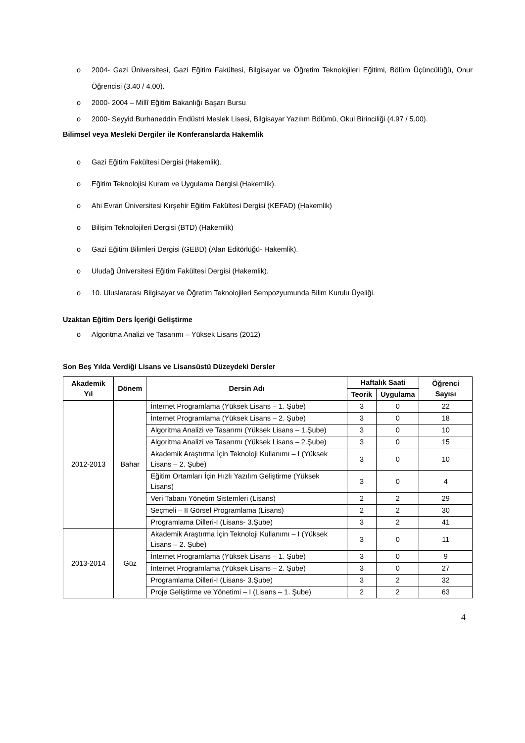o 2004- Gazi Üniversitesi, Gazi Eğitim Fakültesi, Bilgisayar ve Öğretim Teknolojileri Eğitimi, Bölüm Üçüncülüğü, Onur Öğrencisi (3.40 / 4.00).
o 2000- 2004 – Millî Eğitim Bakanlığı Başarı Bursu
o 2000- Seyyid Burhaneddin Endüstri Meslek Lisesi, Bilgisayar Yazılım Bölümü, Okul Birinciliği (4.97 / 5.00).
Bilimsel veya Mesleki Dergiler ile Konferanslarda Hakemlik
o Gazi Eğitim Fakültesi Dergisi (Hakemlik).
o Eğitim Teknolojisi Kuram ve Uygulama Dergisi (Hakemlik).
o Ahi Evran Üniversitesi Kırşehir Eğitim Fakültesi Dergisi (KEFAD) (Hakemlik)
o Bilişim Teknolojileri Dergisi (BTD) (Hakemlik)
o Gazi Eğitim Bilimleri Dergisi (GEBD) (Alan Editörlüğü- Hakemlik).
o Uludağ Üniversitesi Eğitim Fakültesi Dergisi (Hakemlik).
o 10. Uluslararası Bilgisayar ve Öğretim Teknolojileri Sempozyumunda Bilim Kurulu Üyeliği.
Uzaktan Eğitim Ders İçeriği Geliştirme
o Algoritma Analizi ve Tasarımı – Yüksek Lisans (2012)
Son Beş Yılda Verdiği Lisans ve Lisansüstü Düzeydeki Dersler
| Akademik Yıl | Dönem | Dersin Adı | Haftalık Saati | | Öğrenci Sayısı |
| --- | --- | --- | --- | --- | --- |
| | | | Teorik | Uygulama | |
| 2012-2013 | Bahar | İnternet Programlama (Yüksek Lisans – 1. Şube) | 3 | 0 | 22 |
| | | İnternet Programlama (Yüksek Lisans – 2. Şube) | 3 | 0 | 18 |
| | | Algoritma Analizi ve Tasarımı (Yüksek Lisans – 1.Şube) | 3 | 0 | 10 |
| | | Algoritma Analizi ve Tasarımı (Yüksek Lisans – 2.Şube) | 3 | 0 | 15 |
| | | Akademik Araştırma İçin Teknoloji Kullanımı – I (Yüksek Lisans – 2. Şube) | 3 | 0 | 10 |
| | | Eğitim Ortamları İçin Hızlı Yazılım Geliştirme (Yüksek Lisans) | 3 | 0 | 4 |
| | | Veri Tabanı Yönetim Sistemleri (Lisans) | 2 | 2 | 29 |
| | | Seçmeli – II Görsel Programlama (Lisans) | 2 | 2 | 30 |
| | | Programlama Dilleri-I (Lisans- 3.Şube) | 3 | 2 | 41 |
| 2013-2014 | Güz | Akademik Araştırma İçin Teknoloji Kullanımı – I (Yüksek Lisans – 2. Şube) | 3 | 0 | 11 |
| | | İnternet Programlama (Yüksek Lisans – 1. Şube) | 3 | 0 | 9 |
| | | İnternet Programlama (Yüksek Lisans – 2. Şube) | 3 | 0 | 27 |
| | | Programlama Dilleri-I (Lisans- 3.Şube) | 3 | 2 | 32 |
| | | Proje Geliştirme ve Yönetimi – I (Lisans – 1. Şube) | 2 | 2 | 63 |
4